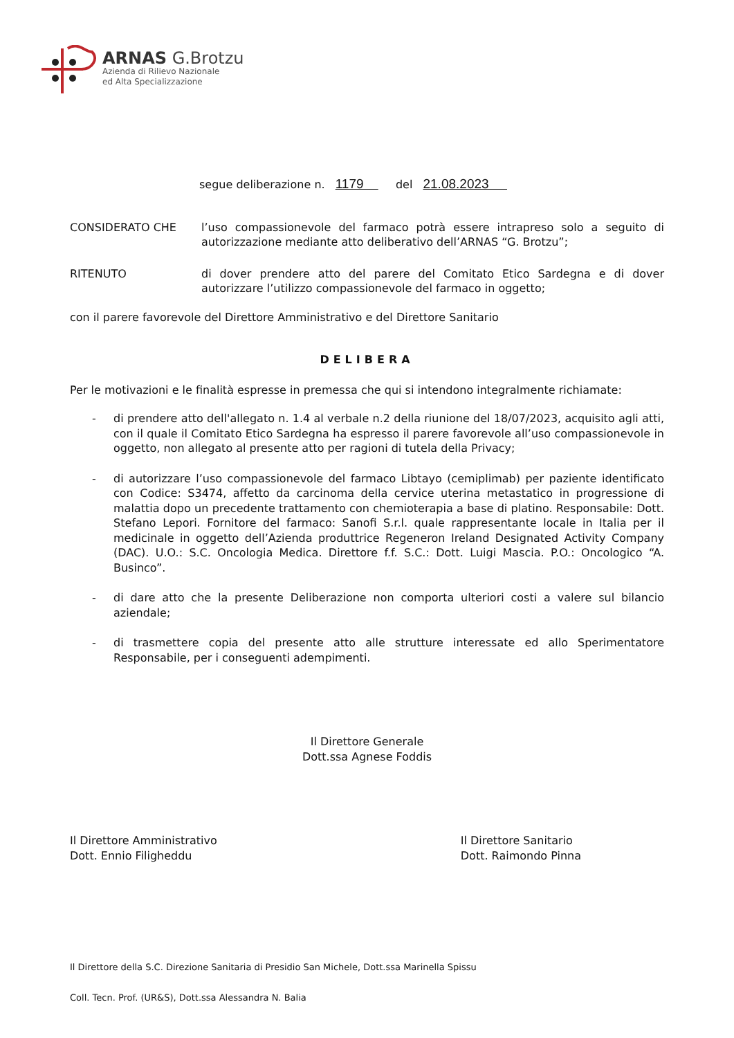ARNAS G.Brotzu
Azienda di Rilievo Nazionale
ed Alta Specializzazione
segue deliberazione n. 1179 del 21.08.2023
CONSIDERATO CHE l’uso compassionevole del farmaco potrà essere intrapreso solo a seguito di autorizzazione mediante atto deliberativo dell’ARNAS “G. Brotzu”;
RITENUTO di dover prendere atto del parere del Comitato Etico Sardegna e di dover autorizzare l’utilizzo compassionevole del farmaco in oggetto;
con il parere favorevole del Direttore Amministrativo e del Direttore Sanitario
DELIBERA
Per le motivazioni e le finalità espresse in premessa che qui si intendono integralmente richiamate:
- di prendere atto dell'allegato n. 1.4 al verbale n.2 della riunione del 18/07/2023, acquisito agli atti, con il quale il Comitato Etico Sardegna ha espresso il parere favorevole all’uso compassionevole in oggetto, non allegato al presente atto per ragioni di tutela della Privacy;
- di autorizzare l’uso compassionevole del farmaco Libtayo (cemiplimab) per paziente identificato con Codice: S3474, affetto da carcinoma della cervice uterina metastatico in progressione di malattia dopo un precedente trattamento con chemioterapia a base di platino. Responsabile: Dott. Stefano Lepori. Fornitore del farmaco: Sanofi S.r.l. quale rappresentante locale in Italia per il medicinale in oggetto dell’Azienda produttrice Regeneron Ireland Designated Activity Company (DAC). U.O.: S.C. Oncologia Medica. Direttore f.f. S.C.: Dott. Luigi Mascia. P.O.: Oncologico “A. Businco”.
- di dare atto che la presente Deliberazione non comporta ulteriori costi a valere sul bilancio aziendale;
- di trasmettere copia del presente atto alle strutture interessate ed allo Sperimentatore Responsabile, per i conseguenti adempimenti.
Il Direttore Generale
Dott.ssa Agnese Foddis
Il Direttore Amministrativo
Dott. Ennio Filigheddu
Il Direttore Sanitario
Dott. Raimondo Pinna
Il Direttore della S.C. Direzione Sanitaria di Presidio San Michele, Dott.ssa Marinella Spissu
Coll. Tecn. Prof. (UR&S), Dott.ssa Alessandra N. Balia